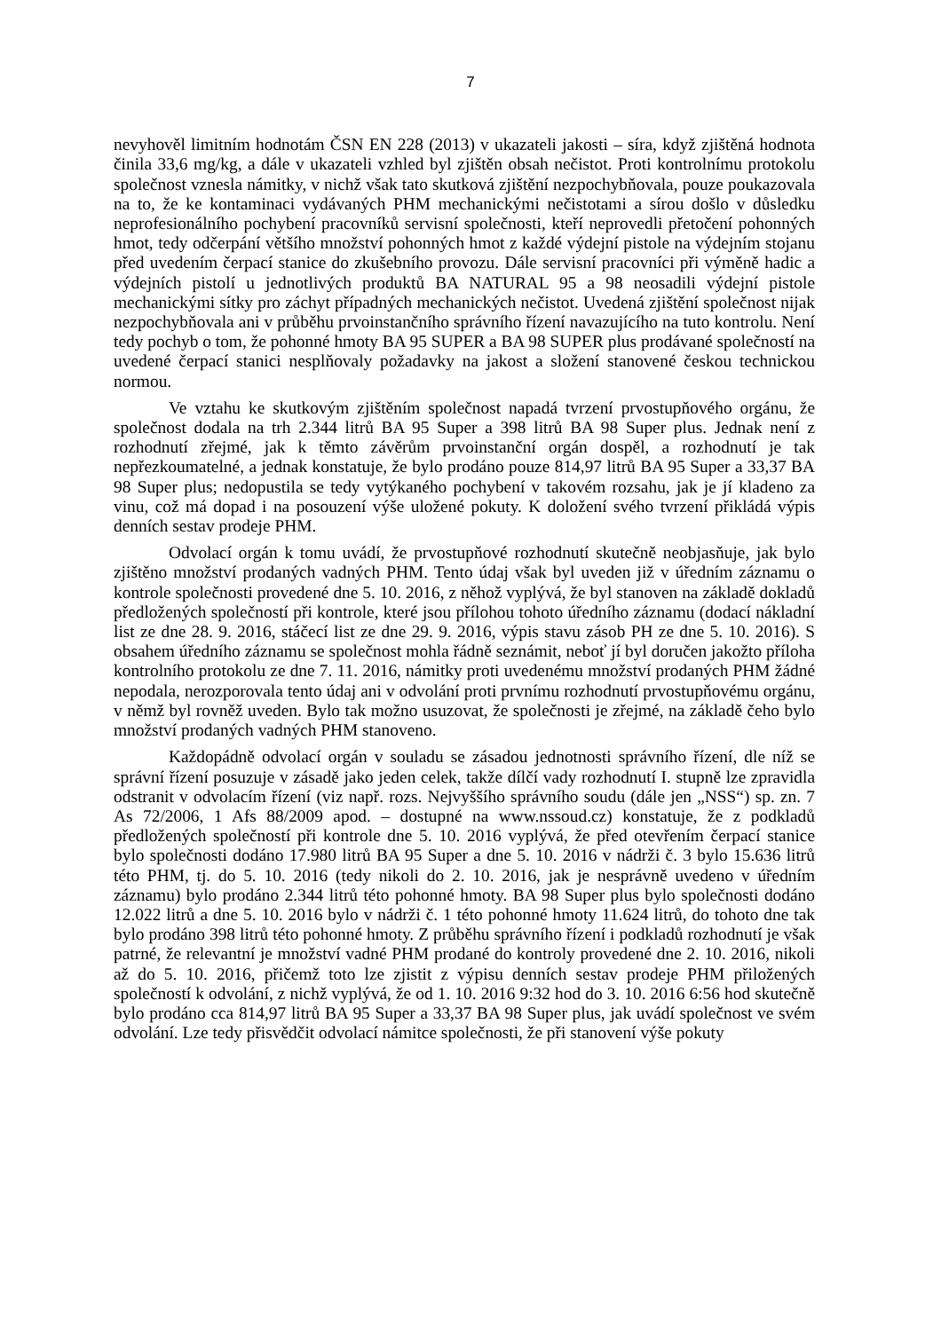7
nevyhověl limitním hodnotám ČSN EN 228 (2013) v ukazateli jakosti – síra, když zjištěná hodnota činila 33,6 mg/kg, a dále v ukazateli vzhled byl zjištěn obsah nečistot. Proti kontrolnímu protokolu společnost vznesla námitky, v nichž však tato skutková zjištění nezpochybňovala, pouze poukazovala na to, že ke kontaminaci vydávaných PHM mechanickými nečistotami a sírou došlo v důsledku neprofesionálního pochybení pracovníků servisní společnosti, kteří neprovedli přetočení pohonných hmot, tedy odčerpání většího množství pohonných hmot z každé výdejní pistole na výdejním stojanu před uvedením čerpací stanice do zkušebního provozu. Dále servisní pracovníci při výměně hadic a výdejních pistolí u jednotlivých produktů BA NATURAL 95 a 98 neosadili výdejní pistole mechanickými sítky pro záchyt případných mechanických nečistot. Uvedená zjištění společnost nijak nezpochybňovala ani v průběhu prvoinstančního správního řízení navazujícího na tuto kontrolu. Není tedy pochyb o tom, že pohonné hmoty BA 95 SUPER a BA 98 SUPER plus prodávané společností na uvedené čerpací stanici nesplňovaly požadavky na jakost a složení stanovené českou technickou normou.
Ve vztahu ke skutkovým zjištěním společnost napadá tvrzení prvostupňového orgánu, že společnost dodala na trh 2.344 litrů BA 95 Super a 398 litrů BA 98 Super plus. Jednak není z rozhodnutí zřejmé, jak k těmto závěrům prvoinstanční orgán dospěl, a rozhodnutí je tak nepřezkoumatelné, a jednak konstatuje, že bylo prodáno pouze 814,97 litrů BA 95 Super a 33,37 BA 98 Super plus; nedopustila se tedy vytýkaného pochybení v takovém rozsahu, jak je jí kladeno za vinu, což má dopad i na posouzení výše uložené pokuty. K doložení svého tvrzení přikládá výpis denních sestav prodeje PHM.
Odvolací orgán k tomu uvádí, že prvostupňové rozhodnutí skutečně neobjasňuje, jak bylo zjištěno množství prodaných vadných PHM. Tento údaj však byl uveden již v úředním záznamu o kontrole společnosti provedené dne 5. 10. 2016, z něhož vyplývá, že byl stanoven na základě dokladů předložených společností při kontrole, které jsou přílohou tohoto úředního záznamu (dodací nákladní list ze dne 28. 9. 2016, stáčecí list ze dne 29. 9. 2016, výpis stavu zásob PH ze dne 5. 10. 2016). S obsahem úředního záznamu se společnost mohla řádně seznámit, neboť jí byl doručen jakožto příloha kontrolního protokolu ze dne 7. 11. 2016, námitky proti uvedenému množství prodaných PHM žádné nepodala, nerozporovala tento údaj ani v odvolání proti prvnímu rozhodnutí prvostupňovému orgánu, v němž byl rovněž uveden. Bylo tak možno usuzovat, že společnosti je zřejmé, na základě čeho bylo množství prodaných vadných PHM stanoveno.
Každopádně odvolací orgán v souladu se zásadou jednotnosti správního řízení, dle níž se správní řízení posuzuje v zásadě jako jeden celek, takže dílčí vady rozhodnutí I. stupně lze zpravidla odstranit v odvolacím řízení (viz např. rozs. Nejvyššího správního soudu (dále jen „NSS“) sp. zn. 7 As 72/2006, 1 Afs 88/2009 apod. – dostupné na www.nssoud.cz) konstatuje, že z podkladů předložených společností při kontrole dne 5. 10. 2016 vyplývá, že před otevřením čerpací stanice bylo společnosti dodáno 17.980 litrů BA 95 Super a dne 5. 10. 2016 v nádrži č. 3 bylo 15.636 litrů této PHM, tj. do 5. 10. 2016 (tedy nikoli do 2. 10. 2016, jak je nesprávně uvedeno v úředním záznamu) bylo prodáno 2.344 litrů této pohonné hmoty. BA 98 Super plus bylo společnosti dodáno 12.022 litrů a dne 5. 10. 2016 bylo v nádrži č. 1 této pohonné hmoty 11.624 litrů, do tohoto dne tak bylo prodáno 398 litrů této pohonné hmoty. Z průběhu správního řízení i podkladů rozhodnutí je však patrné, že relevantní je množství vadné PHM prodané do kontroly provedené dne 2. 10. 2016, nikoli až do 5. 10. 2016, přičemž toto lze zjistit z výpisu denních sestav prodeje PHM přiložených společností k odvolání, z nichž vyplývá, že od 1. 10. 2016 9:32 hod do 3. 10. 2016 6:56 hod skutečně bylo prodáno cca 814,97 litrů BA 95 Super a 33,37 BA 98 Super plus, jak uvádí společnost ve svém odvolání. Lze tedy přisvědčit odvolací námitce společnosti, že při stanovení výše pokuty